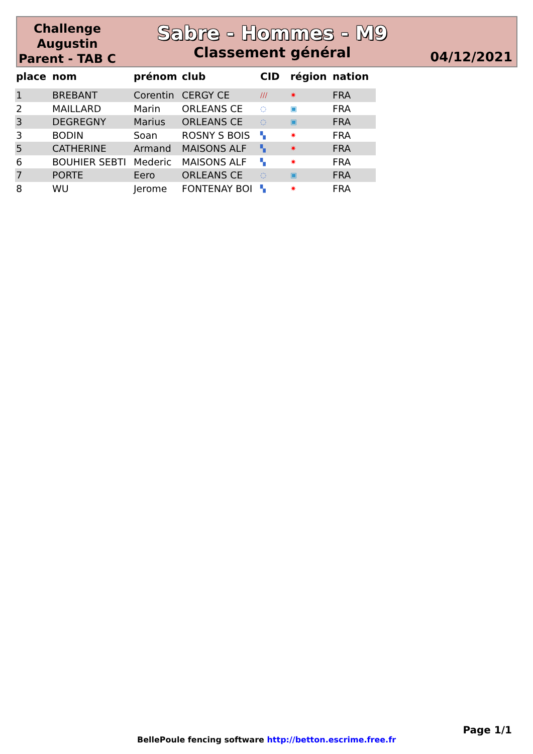Challenge Augustin Parent - TAB C
Sabre - Hommes - M9
Classement général
04/12/2021
| place | nom | prénom | club | CID | région | nation |
| --- | --- | --- | --- | --- | --- | --- |
| 1 | BREBANT | Corentin | CERGY CE | /// | ✷ | FRA |
| 2 | MAILLARD | Marin | ORLEANS CE | ◌ | ▣ | FRA |
| 3 | DEGREGNY | Marius | ORLEANS CE | ◌ | ▣ | FRA |
| 3 | BODIN | Soan | ROSNY S BOIS | ▚ | ✷ | FRA |
| 5 | CATHERINE | Armand | MAISONS ALF | ▚ | ✷ | FRA |
| 6 | BOUHIER SEBTI | Mederic | MAISONS ALF | ▚ | ✷ | FRA |
| 7 | PORTE | Eero | ORLEANS CE | ◌ | ▣ | FRA |
| 8 | WU | Jerome | FONTENAY BOI | ▚ | ✷ | FRA |
Page 1/1
BellePoule fencing software http://betton.escrime.free.fr